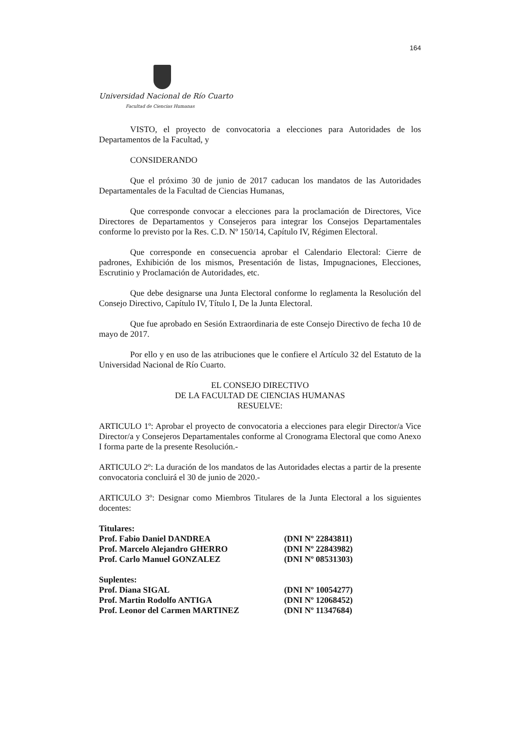164
Universidad Nacional de Río Cuarto
Facultad de Ciencias Humanas
VISTO, el proyecto de convocatoria a elecciones para Autoridades de los Departamentos de la Facultad, y
CONSIDERANDO
Que el próximo 30 de junio de 2017 caducan los mandatos de las Autoridades Departamentales de la Facultad de Ciencias Humanas,
Que corresponde convocar a elecciones para la proclamación de Directores, Vice Directores de Departamentos y Consejeros para integrar los Consejos Departamentales conforme lo previsto por la Res. C.D. Nº 150/14, Capítulo IV, Régimen Electoral.
Que corresponde en consecuencia aprobar el Calendario Electoral: Cierre de padrones, Exhibición de los mismos, Presentación de listas, Impugnaciones, Elecciones, Escrutinio y Proclamación de Autoridades, etc.
Que debe designarse una Junta Electoral conforme lo reglamenta la Resolución del Consejo Directivo, Capítulo IV, Título I, De la Junta Electoral.
Que fue aprobado en Sesión Extraordinaria de este Consejo Directivo de fecha 10 de mayo de 2017.
Por ello y en uso de las atribuciones que le confiere el Artículo 32 del Estatuto de la Universidad Nacional de Río Cuarto.
EL CONSEJO DIRECTIVO
DE LA FACULTAD DE CIENCIAS HUMANAS
RESUELVE:
ARTICULO 1º: Aprobar el proyecto de convocatoria a elecciones para elegir Director/a Vice Director/a y Consejeros Departamentales conforme al Cronograma Electoral que como Anexo I forma parte de la presente Resolución.-
ARTICULO 2º: La duración de los mandatos de las Autoridades electas a partir de la presente convocatoria concluirá el 30 de junio de 2020.-
ARTICULO 3º: Designar como Miembros Titulares de la Junta Electoral a los siguientes docentes:
| Titulares: | |
| Prof. Fabio Daniel DANDREA | (DNI Nº 22843811) |
| Prof. Marcelo Alejandro GHERRO | (DNI Nº 22843982) |
| Prof. Carlo Manuel GONZALEZ | (DNI Nº 08531303) |
| Suplentes: | |
| Prof. Diana SIGAL | (DNI Nº 10054277) |
| Prof. Martin Rodolfo ANTIGA | (DNI Nº 12068452) |
| Prof. Leonor del Carmen MARTINEZ | (DNI Nº 11347684) |